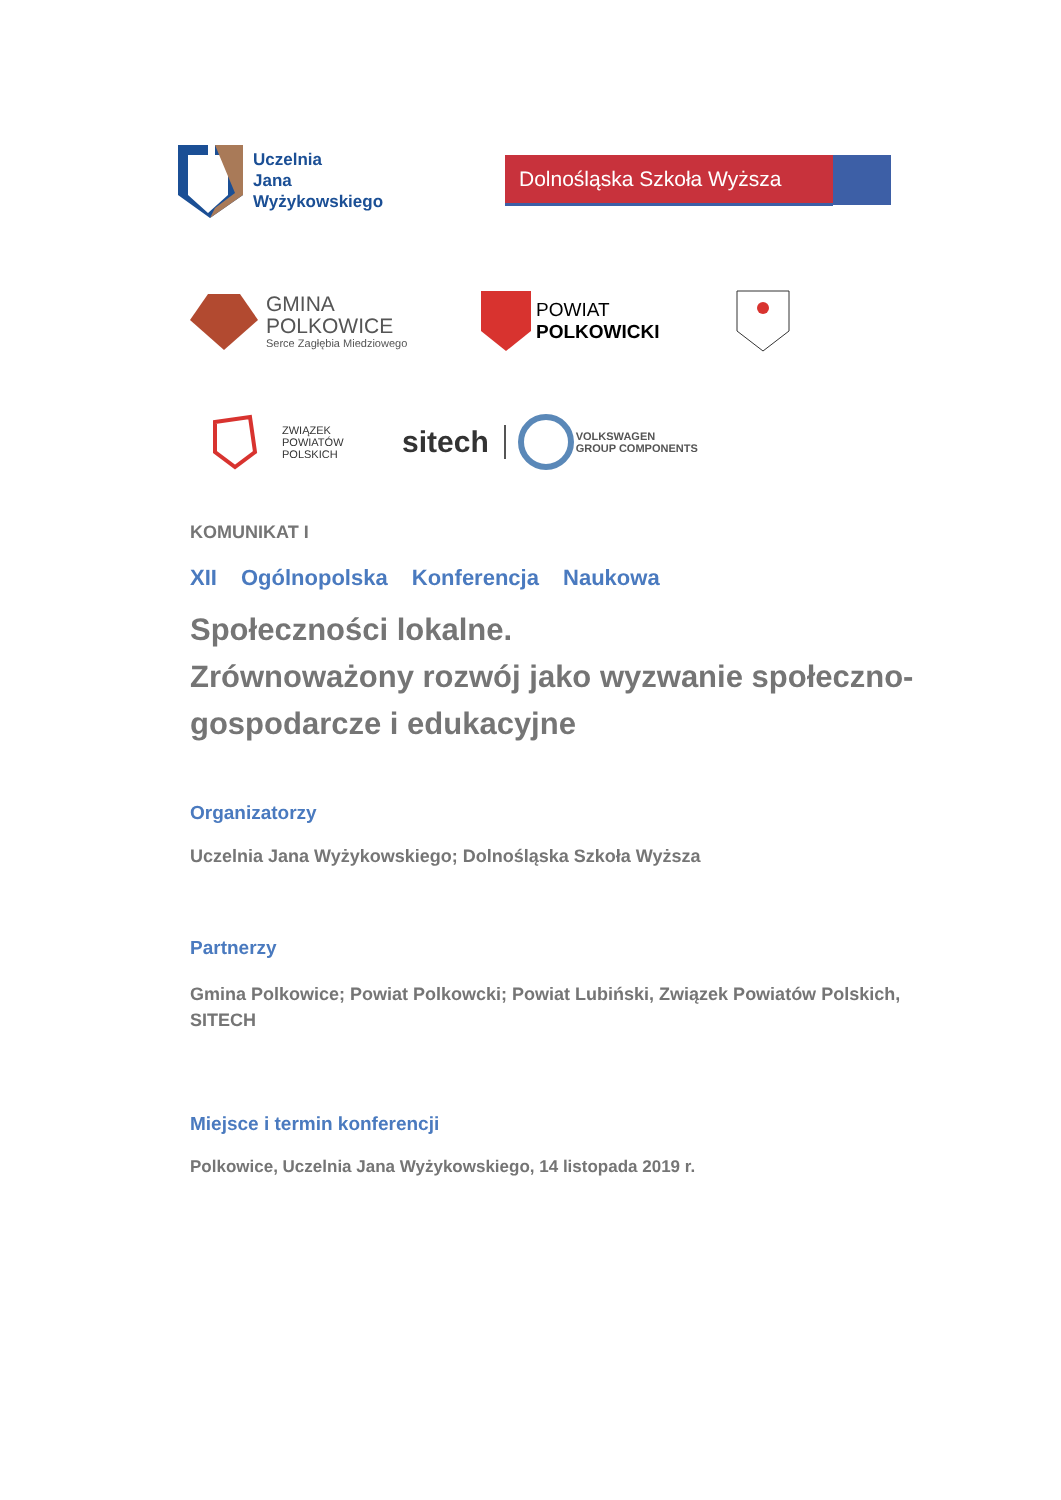Uczelnia
Jana
Wyżykowskiego
Dolnośląska Szkoła Wyższa
GMINA
POLKOWICE
Serce Zagłębia Miedziowego
POWIAT
POLKOWICKI
ZWIĄZEK
POWIATÓW
POLSKICH
sitech
VOLKSWAGEN
GROUP COMPONENTS
KOMUNIKAT I
XII Ogólnopolska Konferencja Naukowa
Społeczności lokalne.
Zrównoważony rozwój jako wyzwanie społeczno-gospodarcze i edukacyjne
Organizatorzy
Uczelnia Jana Wyżykowskiego; Dolnośląska Szkoła Wyższa
Partnerzy
Gmina Polkowice; Powiat Polkowcki; Powiat Lubiński, Związek Powiatów Polskich, SITECH
Miejsce i termin konferencji
Polkowice, Uczelnia Jana Wyżykowskiego, 14 listopada 2019 r.